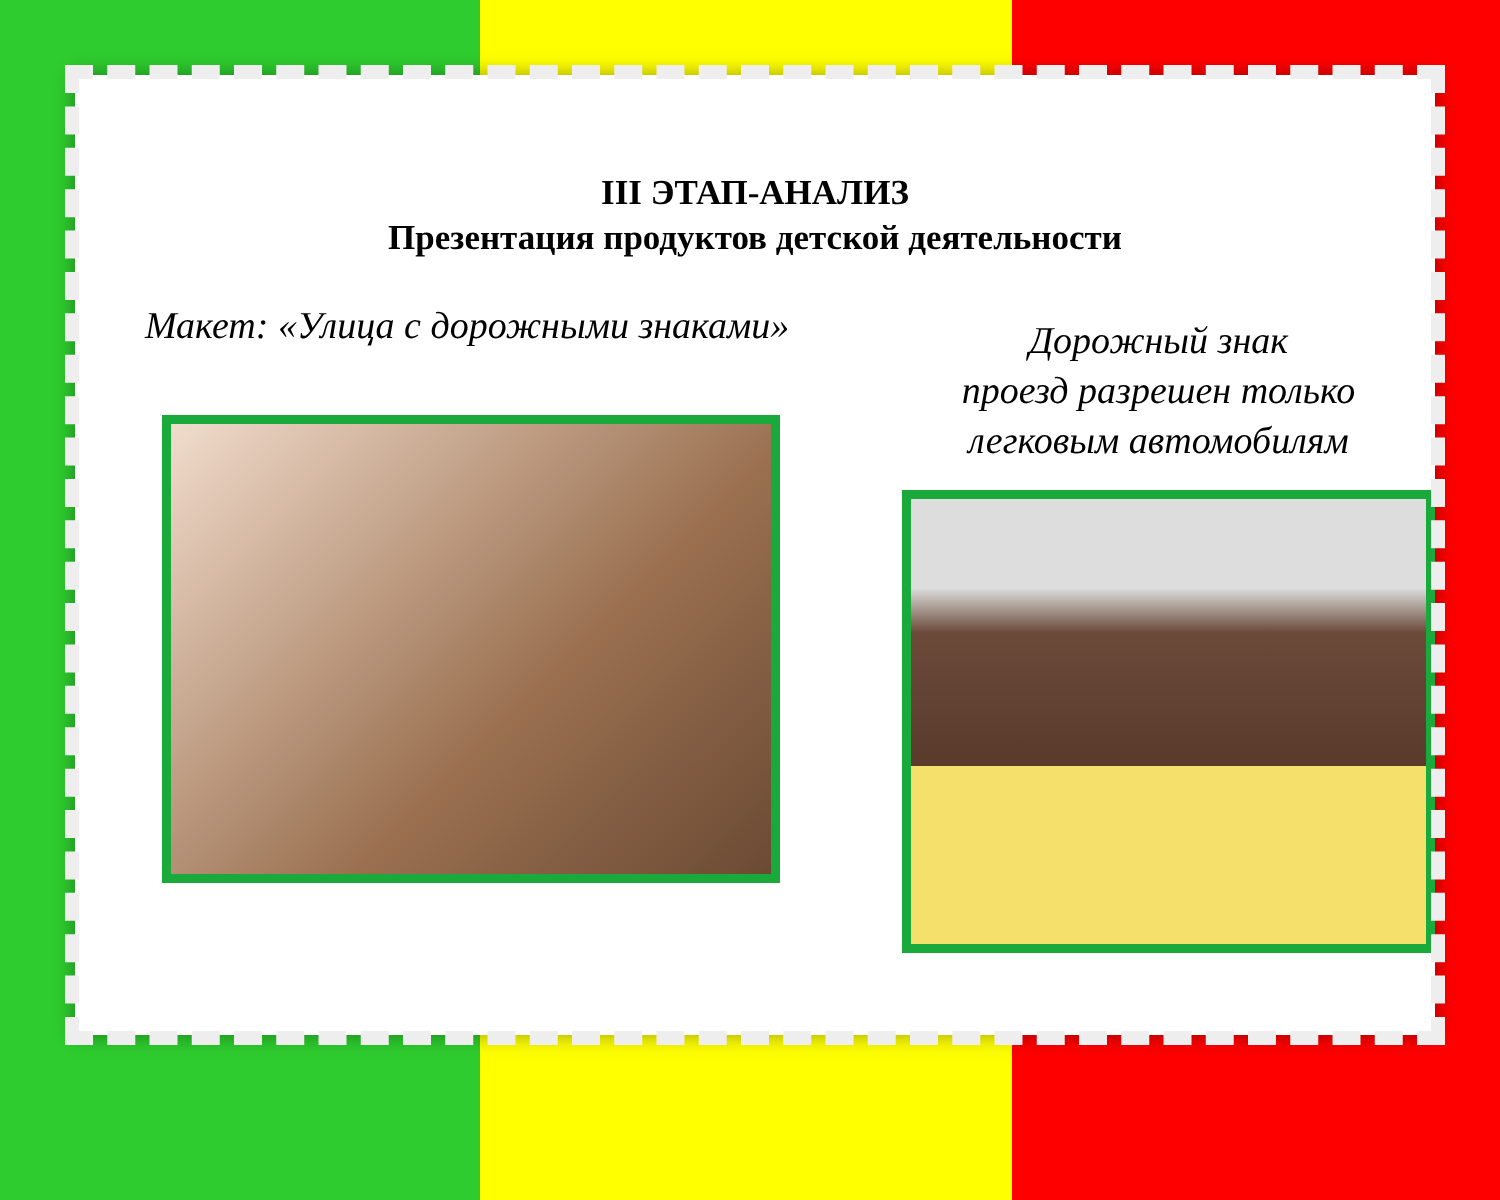III ЭТАП-АНАЛИЗ
Презентация продуктов детской деятельности
Макет: «Улица с дорожными знаками»
Дорожный знак
проезд разрешен только
легковым автомобилям